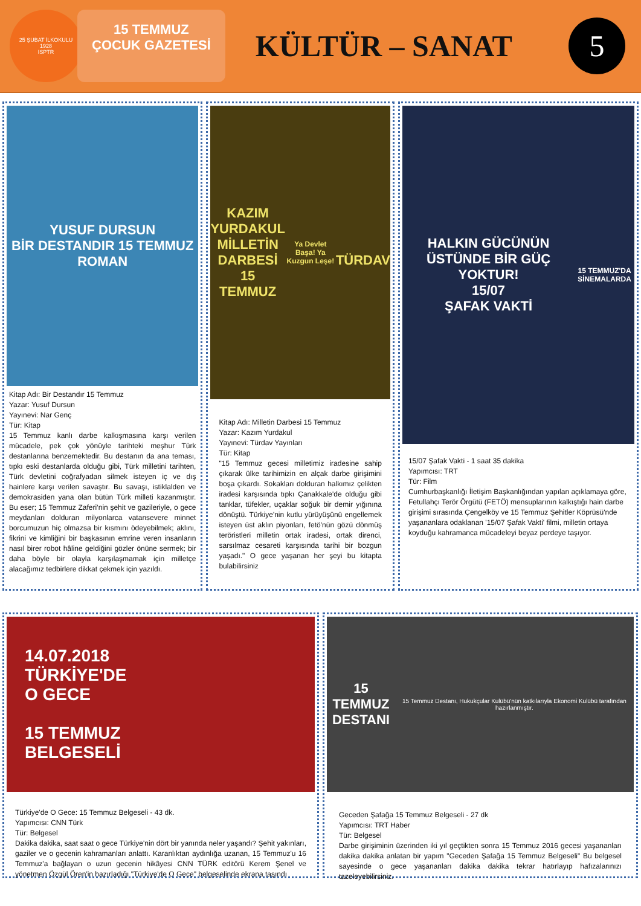25 ŞUBAT İLKOKULU
1928
ISPTR
15 TEMMUZ
ÇOCUK GAZETESİ
KÜLTÜR – SANAT
5
YUSUF DURSUN
BİR DESTANDIR 15 TEMMUZ
ROMAN
Kitap Adı: Bir Destandır 15 Temmuz
Yazar: Yusuf Dursun
Yayınevi: Nar Genç
Tür: Kitap
15 Temmuz kanlı darbe kalkışmasına karşı verilen mücadele, pek çok yönüyle tarihteki meşhur Türk destanlarına benzemektedir. Bu destanın da ana teması, tıpkı eski destanlarda olduğu gibi, Türk milletini tarihten, Türk devletini coğrafyadan silmek isteyen iç ve dış hainlere karşı verilen savaştır. Bu savaşı, istiklalden ve demokrasiden yana olan bütün Türk milleti kazanmıştır. Bu eser; 15 Temmuz Zaferi’nin şehit ve gazileriyle, o gece meydanları dolduran milyonlarca vatansevere minnet borcumuzun hiç olmazsa bir kısmını ödeyebilmek; aklını, fikrini ve kimliğini bir başkasının emrine veren insanların nasıl birer robot hâline geldiğini gözler önüne sermek; bir daha böyle bir olayla karşılaşmamak için milletçe alacağımız tedbirlere dikkat çekmek için yazıldı.
KAZIM YURDAKUL
MİLLETİN DARBESİ
15 TEMMUZ
Ya Devlet Başa! Ya Kuzgun Leşe!
TÜRDAV
Kitap Adı: Milletin Darbesi 15 Temmuz
Yazar: Kazım Yurdakul
Yayınevi: Türdav Yayınları
Tür: Kitap
"15 Temmuz gecesi milletimiz iradesine sahip çıkarak ülke tarihimizin en alçak darbe girişimini boşa çıkardı. Sokakları dolduran halkımız çelikten iradesi karşısında tıpkı Çanakkale'de olduğu gibi tanklar, tüfekler, uçaklar soğuk bir demir yığınına dönüştü. Türkiye'nin kutlu yürüyüşünü engellemek isteyen üst aklın piyonları, fetö'nün gözü dönmüş teröristleri milletin ortak iradesi, ortak direnci, sarsılmaz cesareti karşısında tarihi bir bozgun yaşadı." O gece yaşanan her şeyi bu kitapta bulabilirsiniz
HALKIN GÜCÜNÜN ÜSTÜNDE BİR GÜÇ YOKTUR!
15/07
ŞAFAK VAKTİ
15 TEMMUZ'DA SİNEMALARDA
15/07 Şafak Vakti - 1 saat 35 dakika
Yapımcısı: TRT
Tür: Film
Cumhurbaşkanlığı İletişim Başkanlığından yapılan açıklamaya göre, Fetullahçı Terör Örgütü (FETÖ) mensuplarının kalkıştığı hain darbe girişimi sırasında Çengelköy ve 15 Temmuz Şehitler Köprüsü'nde yaşananlara odaklanan '15/07 Şafak Vakti' filmi, milletin ortaya koyduğu kahramanca mücadeleyi beyaz perdeye taşıyor.
14.07.2018
TÜRKİYE'DE
O GECE
15 TEMMUZ
BELGESELİ
Türkiye'de O Gece: 15 Temmuz Belgeseli - 43 dk.
Yapımcısı: CNN Türk
Tür: Belgesel
Dakika dakika, saat saat o gece Türkiye'nin dört bir yanında neler yaşandı? Şehit yakınları, gaziler ve o gecenin kahramanları anlattı. Karanlıktan aydınlığa uzanan, 15 Temmuz'u 16 Temmuz'a bağlayan o uzun gecenin hikâyesi CNN TÜRK editörü Kerem Şenel ve yönetmen Özgül Ören'in hazırladığı "Türkiye'de O Gece" belgeselinde ekrana taşındı
15 TEMMUZ
DESTANI
15 Temmuz Destanı, Hukukçular Kulübü'nün katkılarıyla Ekonomi Kulübü tarafından hazırlanmıştır.
Geceden Şafağa 15 Temmuz Belgeseli - 27 dk
Yapımcısı: TRT Haber
Tür: Belgesel
Darbe girişiminin üzerinden iki yıl geçtikten sonra 15 Temmuz 2016 gecesi yaşananları dakika dakika anlatan bir yapım "Geceden Şafağa 15 Temmuz Belgeseli" Bu belgesel sayesinde o gece yaşananları dakika dakika tekrar hatırlayıp hafızalarınızı tazeleyebilirsiniz.